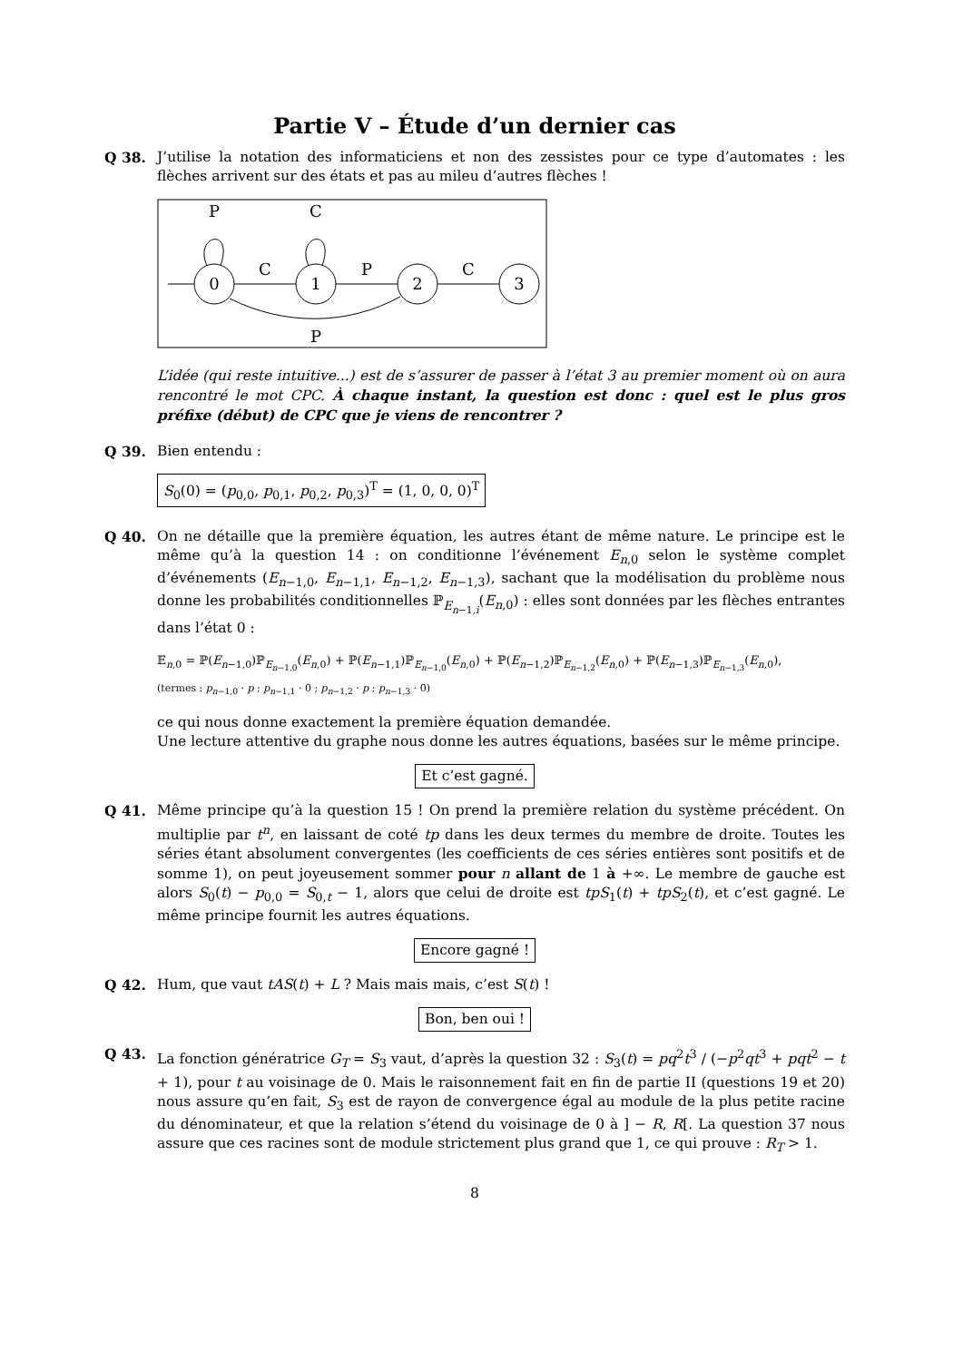Partie V – Étude d’un dernier cas
Q 38. J’utilise la notation des informaticiens et non des zessistes pour ce type d’automates : les flèches arrivent sur des états et pas au mileu d’autres flèches !
0
1
2
3
P
C
C
P
C
P
L’idée (qui reste intuitive...) est de s’assurer de passer à l’état 3 au premier moment où on aura rencontré le mot CPC. À chaque instant, la question est donc : quel est le plus gros préfixe (début) de CPC que je viens de rencontrer ?
Q 39. Bien entendu :
S<sub>0</sub>(0) = (p<sub>0,0</sub>, p<sub>0,1</sub>, p<sub>0,2</sub>, p<sub>0,3</sub>)<sup>T</sup> = (1, 0, 0, 0)<sup>T</sup>
Q 40. On ne détaille que la première équation, les autres étant de même nature. Le principe est le même qu’à la question 14 : on conditionne l’événement E<sub>n,0</sub> selon le système complet d’événements (E<sub>n−1,0</sub>, E<sub>n−1,1</sub>, E<sub>n−1,2</sub>, E<sub>n−1,3</sub>), sachant que la modélisation du problème nous donne les probabilités conditionnelles ℙ<sub>E<sub>n−1,i</sub></sub>(E<sub>n,0</sub>) : elles sont données par les flèches entrantes dans l’état 0 :
𝔼<sub>n,0</sub> = ℙ(E<sub>n−1,0</sub>)ℙ<sub>E<sub>n−1,0</sub></sub>(E<sub>n,0</sub>) + ℙ(E<sub>n−1,1</sub>)ℙ<sub>E<sub>n−1,0</sub></sub>(E<sub>n,0</sub>) + ℙ(E<sub>n−1,2</sub>)ℙ<sub>E<sub>n−1,2</sub></sub>(E<sub>n,0</sub>) + ℙ(E<sub>n−1,3</sub>)ℙ<sub>E<sub>n−1,3</sub></sub>(E<sub>n,0</sub>),
(termes : p<sub>n−1,0</sub> · p ; p<sub>n−1,1</sub> · 0 ; p<sub>n−1,2</sub> · p ; p<sub>n−1,3</sub> · 0)
ce qui nous donne exactement la première équation demandée.
Une lecture attentive du graphe nous donne les autres équations, basées sur le même principe.
Et c’est gagné.
Q 41. Même principe qu’à la question 15 ! On prend la première relation du système précédent. On multiplie par t<sup>n</sup>, en laissant de coté tp dans les deux termes du membre de droite. Toutes les séries étant absolument convergentes (les coefficients de ces séries entières sont positifs et de somme 1), on peut joyeusement sommer pour n allant de 1 à +∞. Le membre de gauche est alors S<sub>0</sub>(t) − p<sub>0,0</sub> = S<sub>0,t</sub> − 1, alors que celui de droite est tpS<sub>1</sub>(t) + tpS<sub>2</sub>(t), et c’est gagné. Le même principe fournit les autres équations.
Encore gagné !
Q 42. Hum, que vaut tAS(t) + L ? Mais mais mais, c’est S(t) !
Bon, ben oui !
Q 43. La fonction génératrice G<sub>T</sub> = S<sub>3</sub> vaut, d’après la question 32 : S<sub>3</sub>(t) = pq<sup>2</sup>t<sup>3</sup> / (−p<sup>2</sup>qt<sup>3</sup> + pqt<sup>2</sup> − t + 1), pour t au voisinage de 0. Mais le raisonnement fait en fin de partie II (questions 19 et 20) nous assure qu’en fait, S<sub>3</sub> est de rayon de convergence égal au module de la plus petite racine du dénominateur, et que la relation s’étend du voisinage de 0 à ] − R, R[. La question 37 nous assure que ces racines sont de module strictement plus grand que 1, ce qui prouve : R<sub>T</sub> > 1.
8